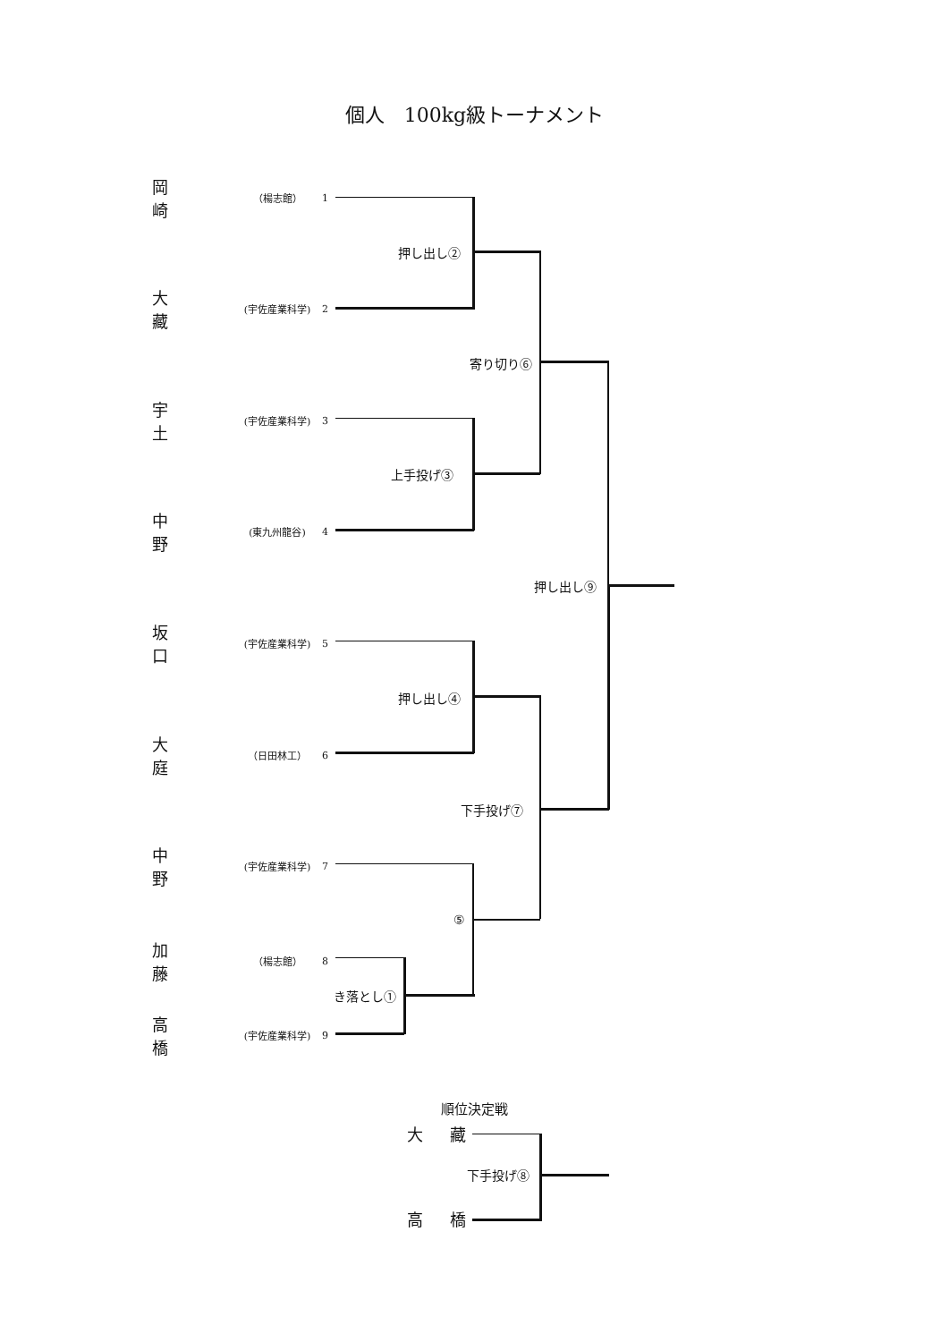個人　100kg級トーナメント
岡崎 （楊志館） 1
大藏 (宇佐産業科学) 2
宇土 (宇佐産業科学) 3
中野 (東九州龍谷) 4
坂口 (宇佐産業科学) 5
大庭 （日田林工） 6
中野 (宇佐産業科学) 7
加藤 （楊志館） 8
高橋 (宇佐産業科学) 9
押し出し②
寄り切り⑥
上手投げ③
押し出し⑨
押し出し④
下手投げ⑦
⑤
き落とし①
順位決定戦
大藏
下手投げ⑧
高橋